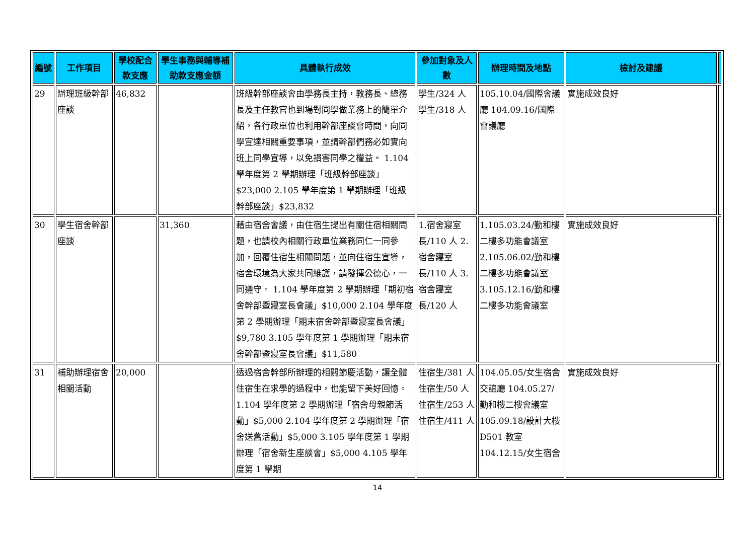| 編號 | 工作項目 | 學校配合款支應 | 學生事務與輔導補助款支應金額 | 具體執行成效 | 參加對象及人數 | 辦理時間及地點 | 檢討及建議 | |
| --- | --- | --- | --- | --- | --- | --- | --- | --- |
| 29 | 辦理班級幹部座談 | 46,832 | | 班級幹部座談會由學務長主持，教務長、總務長及主任教官也到場對同學做業務上的簡單介紹，各行政單位也利用幹部座談會時間，向同學宣達相關重要事項，並請幹部們務必如實向班上同學宣導，以免損害同學之權益。 1.104 學年度第 2 學期辦理「班級幹部座談」$23,000 2.105 學年度第 1 學期辦理「班級幹部座談」$23,832 | 學生/324 人 學生/318 人 | 105.10.04/國際會議廳 104.09.16/國際會議廳 | 實施成效良好 | |
| 30 | 學生宿舍幹部座談 | | 31,360 | 藉由宿舍會議，由住宿生提出有關住宿相關問題，也請校內相關行政單位業務同仁一同參加，回覆住宿生相關問題，並向住宿生宣導，宿舍環境為大家共同維護，請發揮公德心，一同遵守。 1.104 學年度第 2 學期辦理「期初宿舍幹部暨寢室長會議」$10,000 2.104 學年度第 2 學期辦理「期末宿舍幹部暨寢室長會議」$9,780 3.105 學年度第 1 學期辦理「期末宿舍幹部暨寢室長會議」$11,580 | 1.宿舍寢室長/110 人 2.宿舍寢室長/110 人 3.宿舍寢室長/120 人 | 1.105.03.24/勤和樓二樓多功能會議室 2.105.06.02/勤和樓二樓多功能會議室 3.105.12.16/勤和樓二樓多功能會議室 | 實施成效良好 | |
| 31 | 補助辦理宿舍相關活動 | 20,000 | | 透過宿舍幹部所辦理的相關節慶活動，讓全體住宿生在求學的過程中，也能留下美好回憶。 1.104 學年度第 2 學期辦理「宿舍母親節活動」$5,000 2.104 學年度第 2 學期辦理「宿舍送舊活動」$5,000 3.105 學年度第 1 學期辦理「宿舍新生座談會」$5,000 4.105 學年度第 1 學期 | 住宿生/381 人 住宿生/50 人 住宿生/253 人 住宿生/411 人 | 104.05.05/女生宿舍交誼廳 104.05.27/勤和樓二樓會議室 105.09.18/設計大樓D501 教室 104.12.15/女生宿舍 | 實施成效良好 | |
14